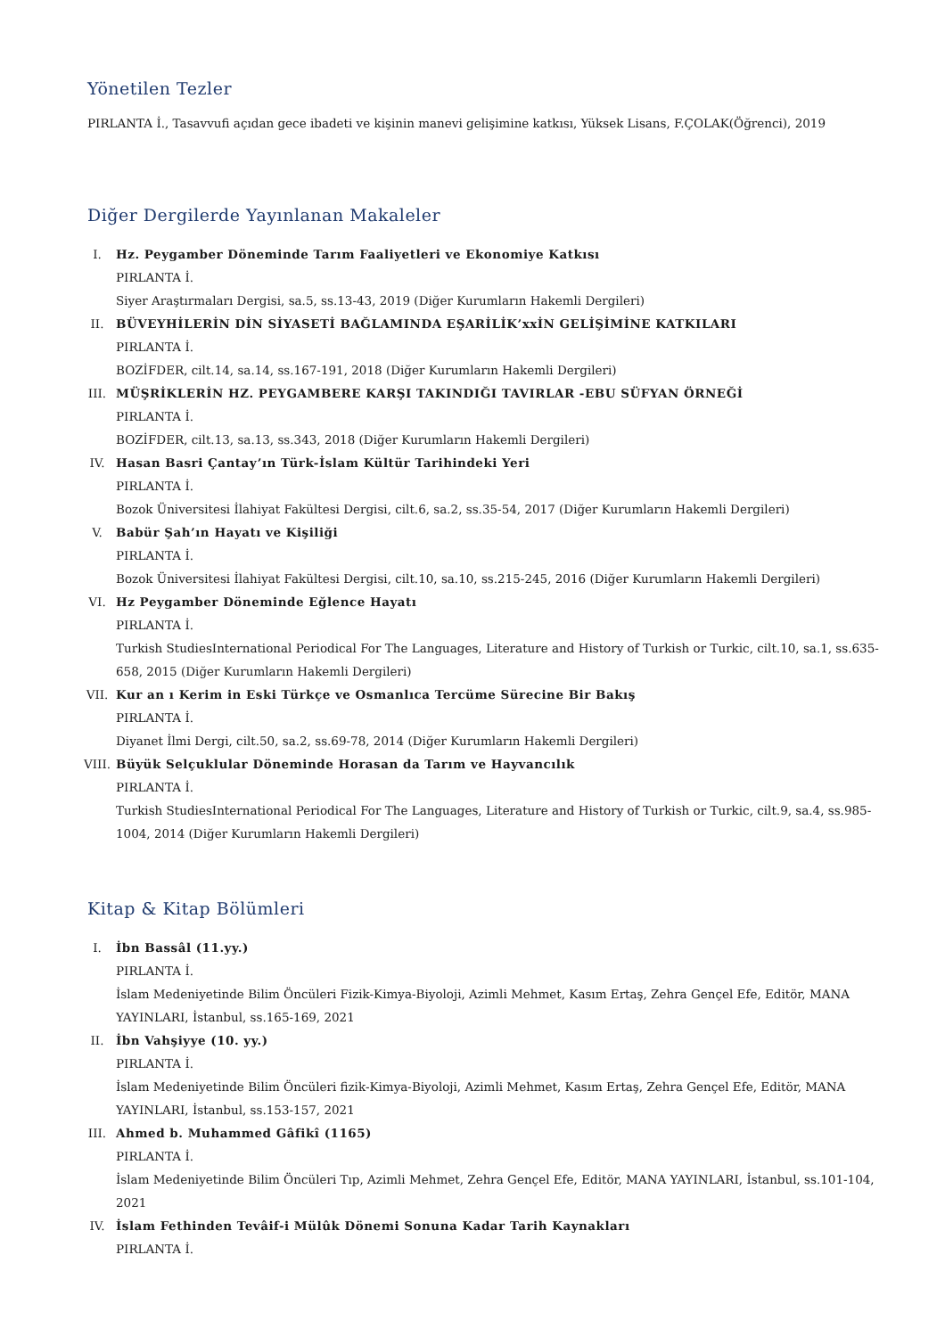Yönetilen Tezler
PIRLANTA İ., Tasavvufi açıdan gece ibadeti ve kişinin manevi gelişimine katkısı, Yüksek Lisans, F.ÇOLAK(Öğrenci), 2019
Diğer Dergilerde Yayınlanan Makaleler
I. Hz. Peygamber Döneminde Tarım Faaliyetleri ve Ekonomiye Katkısı
PIRLANTA İ.
Siyer Araştırmaları Dergisi, sa.5, ss.13-43, 2019 (Diğer Kurumların Hakemli Dergileri)
II. BÜVEYHİLERİN DİN SİYASETİ BAĞLAMINDA EŞARİLİK’xxİN GELİŞİMİNE KATKILARI
PIRLANTA İ.
BOZİFDER, cilt.14, sa.14, ss.167-191, 2018 (Diğer Kurumların Hakemli Dergileri)
III. MÜŞRİKLERİN HZ. PEYGAMBERE KARŞI TAKINDIĞI TAVIRLAR -EBU SÜFYAN ÖRNEĞİ
PIRLANTA İ.
BOZİFDER, cilt.13, sa.13, ss.343, 2018 (Diğer Kurumların Hakemli Dergileri)
IV. Hasan Basri Çantay’ın Türk-İslam Kültür Tarihindeki Yeri
PIRLANTA İ.
Bozok Üniversitesi İlahiyat Fakültesi Dergisi, cilt.6, sa.2, ss.35-54, 2017 (Diğer Kurumların Hakemli Dergileri)
V. Babür Şah’ın Hayatı ve Kişiliği
PIRLANTA İ.
Bozok Üniversitesi İlahiyat Fakültesi Dergisi, cilt.10, sa.10, ss.215-245, 2016 (Diğer Kurumların Hakemli Dergileri)
VI. Hz Peygamber Döneminde Eğlence Hayatı
PIRLANTA İ.
Turkish StudiesInternational Periodical For The Languages, Literature and History of Turkish or Turkic, cilt.10, sa.1, ss.635-658, 2015 (Diğer Kurumların Hakemli Dergileri)
VII. Kur an ı Kerim in Eski Türkçe ve Osmanlıca Tercüme Sürecine Bir Bakış
PIRLANTA İ.
Diyanet İlmi Dergi, cilt.50, sa.2, ss.69-78, 2014 (Diğer Kurumların Hakemli Dergileri)
VIII. Büyük Selçuklular Döneminde Horasan da Tarım ve Hayvancılık
PIRLANTA İ.
Turkish StudiesInternational Periodical For The Languages, Literature and History of Turkish or Turkic, cilt.9, sa.4, ss.985-1004, 2014 (Diğer Kurumların Hakemli Dergileri)
Kitap & Kitap Bölümleri
I. İbn Bassâl (11.yy.)
PIRLANTA İ.
İslam Medeniyetinde Bilim Öncüleri Fizik-Kimya-Biyoloji, Azimli Mehmet, Kasım Ertaş, Zehra Gençel Efe, Editör, MANA YAYINLARI, İstanbul, ss.165-169, 2021
II. İbn Vahşiyye (10. yy.)
PIRLANTA İ.
İslam Medeniyetinde Bilim Öncüleri fizik-Kimya-Biyoloji, Azimli Mehmet, Kasım Ertaş, Zehra Gençel Efe, Editör, MANA YAYINLARI, İstanbul, ss.153-157, 2021
III. Ahmed b. Muhammed Gâfikî (1165)
PIRLANTA İ.
İslam Medeniyetinde Bilim Öncüleri Tıp, Azimli Mehmet, Zehra Gençel Efe, Editör, MANA YAYINLARI, İstanbul, ss.101-104, 2021
IV. İslam Fethinden Tevâif-i Mülûk Dönemi Sonuna Kadar Tarih Kaynakları
PIRLANTA İ.